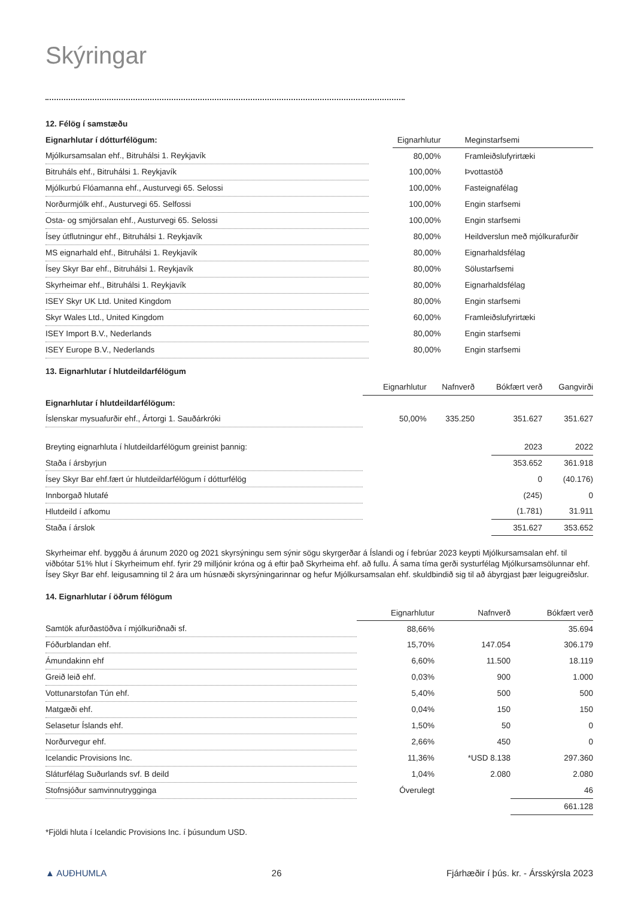Skýringar
12. Félög í samstæðu
| Eignarhlutar í dótturfélögum: | | Eignarhlutur | Meginstarfsemi |
| --- | --- | --- | --- |
| Mjólkursamsalan ehf., Bitruhálsi 1. Reykjavík | | 80,00% | Framleiðslufyrirtæki |
| Bitruháls ehf., Bitruhálsi 1. Reykjavík | | 100,00% | Þvottastöð |
| Mjólkurbú Flóamanna ehf., Austurvegi 65. Selossi | | 100,00% | Fasteignafélag |
| Norðurmjólk ehf., Austurvegi 65. Selfossi | | 100,00% | Engin starfsemi |
| Osta- og smjörsalan ehf., Austurvegi 65. Selossi | | 100,00% | Engin starfsemi |
| Ísey útflutningur ehf., Bitruhálsi 1. Reykjavík | | 80,00% | Heildverslun með mjólkurafurðir |
| MS eignarhald ehf., Bitruhálsi 1. Reykjavík | | 80,00% | Eignarhaldsfélag |
| Ísey Skyr Bar ehf., Bitruhálsi 1. Reykjavík | | 80,00% | Sölustarfsemi |
| Skyrheimar ehf., Bitruhálsi 1. Reykjavík | | 80,00% | Eignarhaldsfélag |
| ISEY Skyr UK Ltd. United Kingdom | | 80,00% | Engin starfsemi |
| Skyr Wales Ltd., United Kingdom | | 60,00% | Framleiðslufyrirtæki |
| ISEY Import B.V., Nederlands | | 80,00% | Engin starfsemi |
| ISEY Europe B.V., Nederlands | | 80,00% | Engin starfsemi |
13. Eignarhlutar í hlutdeildarfélögum
| | Eignarhlutur | Nafnverð | Bókfært verð | Gangvirði |
| --- | --- | --- | --- | --- |
| Eignarhlutar í hlutdeildarfélögum: | | | | |
| Íslenskar mysuafurðir ehf., Ártorgi 1. Sauðárkróki | 50,00% | 335.250 | 351.627 | 351.627 |
| Breyting eignarhluta í hlutdeildarfélögum greinist þannig: | | 2023 | 2022 |
| Staða í ársbyrjun | | 353.652 | 361.918 |
| Ísey Skyr Bar ehf.fært úr hlutdeildarfélögum í dótturfélög | | 0 | (40.176) |
| Innborgað hlutafé | | (245) | 0 |
| Hlutdeild í afkomu | | (1.781) | 31.911 |
| Staða í árslok | | 351.627 | 353.652 |
Skyrheimar ehf. byggðu á árunum 2020 og 2021 skyrsýningu sem sýnir sögu skyrgerðar á Íslandi og í febrúar 2023 keypti Mjólkursamsalan ehf. til viðbótar 51% hlut í Skyrheimum ehf. fyrir 29 milljónir króna og á eftir það Skyrheima ehf. að fullu. Á sama tíma gerði systurfélag Mjólkursamsölunnar ehf. Ísey Skyr Bar ehf. leigusamning til 2 ára um húsnæði skyrsýningarinnar og hefur Mjólkursamsalan ehf. skuldbindið sig til að ábyrgjast þær leigugreiðslur.
14. Eignarhlutar í öðrum félögum
| | Eignarhlutur | Nafnverð | Bókfært verð |
| --- | --- | --- | --- |
| Samtök afurðastöðva í mjólkuriðnaði sf. | 88,66% | | 35.694 |
| Fóðurblandan ehf. | 15,70% | 147.054 | 306.179 |
| Ámundakinn ehf | 6,60% | 11.500 | 18.119 |
| Greið leið ehf. | 0,03% | 900 | 1.000 |
| Vottunarstofan Tún ehf. | 5,40% | 500 | 500 |
| Matgæði ehf. | 0,04% | 150 | 150 |
| Selasetur Íslands ehf. | 1,50% | 50 | 0 |
| Norðurvegur ehf. | 2,66% | 450 | 0 |
| Icelandic Provisions Inc. | 11,36% | *USD 8.138 | 297.360 |
| Sláturfélag Suðurlands svf. B deild | 1,04% | 2.080 | 2.080 |
| Stofnsjóður samvinnutrygginga | Óverulegt | | 46 |
| | | | 661.128 |
*Fjöldi hluta í Icelandic Provisions Inc. í þúsundum USD.
▲ AUÐHUMLA 26 Fjárhæðir í þús. kr. - Ársskýrsla 2023